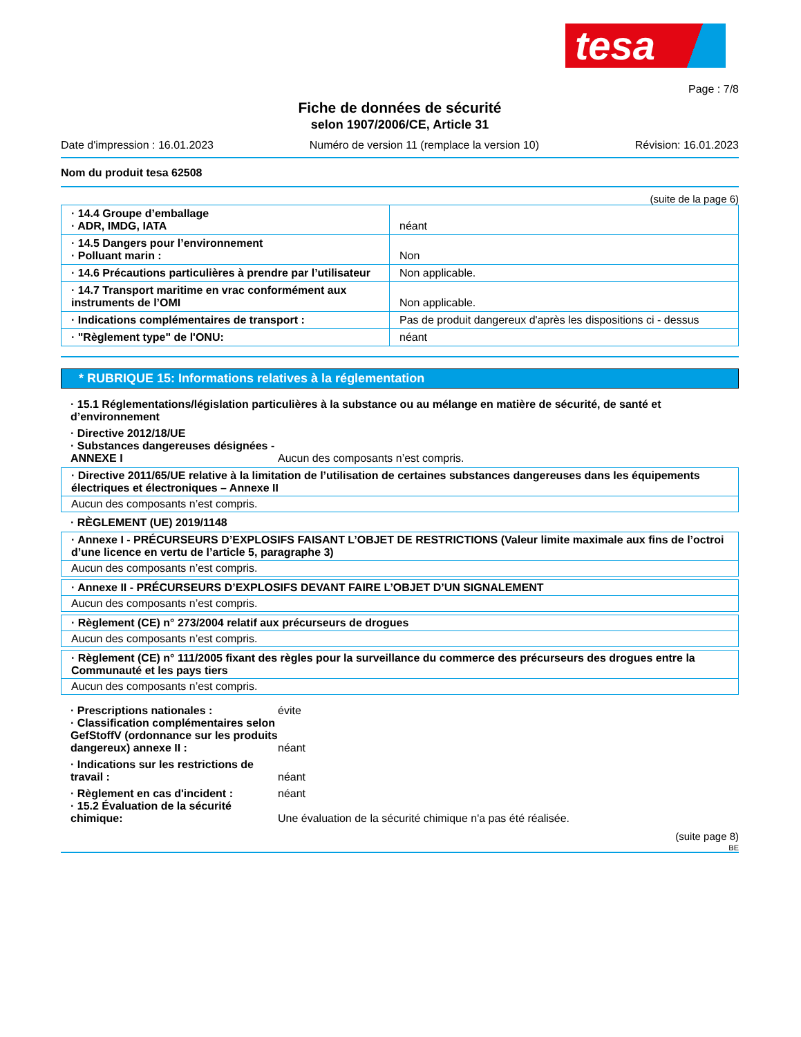tesa
Page : 7/8
Fiche de données de sécurité
selon 1907/2006/CE, Article 31
Date d'impression : 16.01.2023 Numéro de version 11 (remplace la version 10) Révision: 16.01.2023
Nom du produit tesa 62508
(suite de la page 6)
| · 14.4 Groupe d’emballage · ADR, IMDG, IATA | néant |
| · 14.5 Dangers pour l’environnement · Polluant marin : | Non |
| · 14.6 Précautions particulières à prendre par l’utilisateur | Non applicable. |
| · 14.7 Transport maritime en vrac conformément aux instruments de l’OMI | Non applicable. |
| · Indications complémentaires de transport : | Pas de produit dangereux d'après les dispositions ci - dessus |
| · "Règlement type" de l'ONU: | néant |
* RUBRIQUE 15: Informations relatives à la réglementation
· 15.1 Réglementations/législation particulières à la substance ou au mélange en matière de sécurité, de santé et d’environnement
· Directive 2012/18/UE
· Substances dangereuses désignées - ANNEXE I
Aucun des composants n’est compris.
· Directive 2011/65/UE relative à la limitation de l’utilisation de certaines substances dangereuses dans les équipements électriques et électroniques – Annexe II
Aucun des composants n’est compris.
· RÈGLEMENT (UE) 2019/1148
· Annexe I - PRÉCURSEURS D’EXPLOSIFS FAISANT L’OBJET DE RESTRICTIONS (Valeur limite maximale aux fins de l’octroi d’une licence en vertu de l’article 5, paragraphe 3)
Aucun des composants n’est compris.
· Annexe II - PRÉCURSEURS D’EXPLOSIFS DEVANT FAIRE L’OBJET D’UN SIGNALEMENT
Aucun des composants n’est compris.
· Règlement (CE) n° 273/2004 relatif aux précurseurs de drogues
Aucun des composants n’est compris.
· Règlement (CE) n° 111/2005 fixant des règles pour la surveillance du commerce des précurseurs des drogues entre la Communauté et les pays tiers
Aucun des composants n’est compris.
· Prescriptions nationales : évite
· Classification complémentaires selon GefStoffV (ordonnance sur les produits dangereux) annexe II :
néant
· Indications sur les restrictions de travail :
néant
· Règlement en cas d'incident : néant
· 15.2 Évaluation de la sécurité chimique:
Une évaluation de la sécurité chimique n'a pas été réalisée.
(suite page 8)
BE